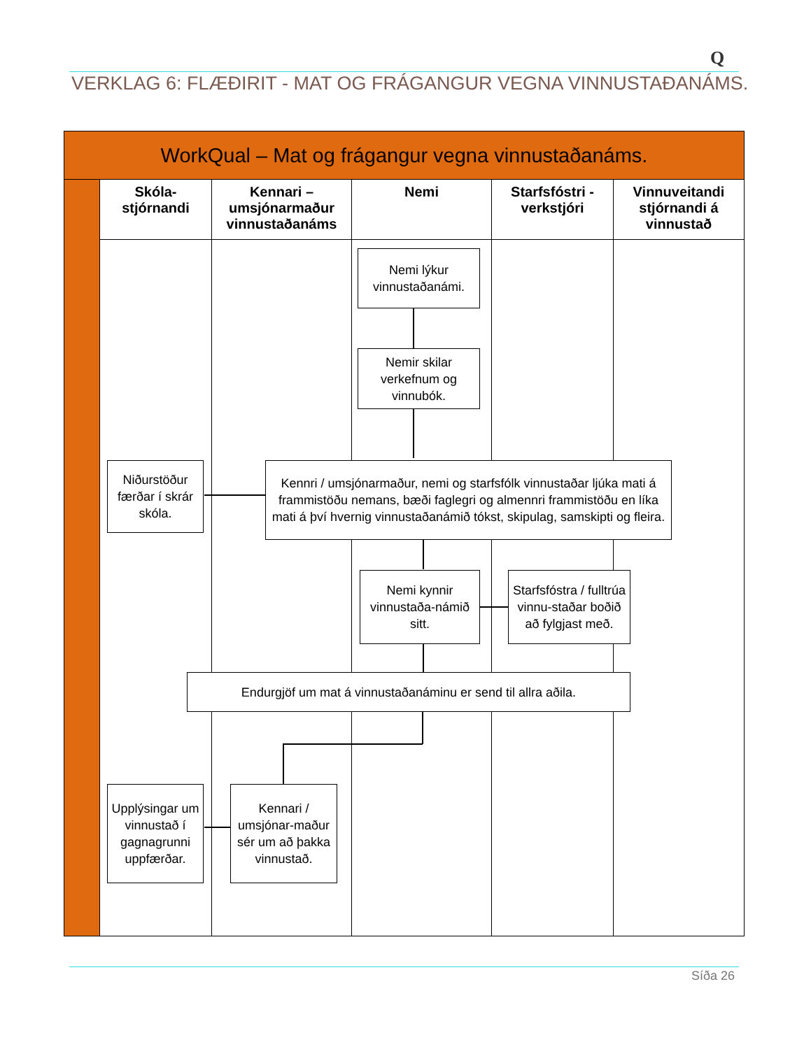Q
VERKLAG 6: FLÆÐIRIT - MAT OG FRÁGANGUR VEGNA VINNUSTAÐANÁMS.
WorkQual – Mat og frágangur vegna vinnustaðanáms.
Skóla-
stjórnandi
Kennari –
umsjónarmaður
vinnustaðanáms
Nemi
Starfsfóstri -
verkstjóri
Vinnuveitandi
stjórnandi á
vinnustað
Nemi lýkur vinnustaðanámi.
Nemir skilar verkefnum og vinnubók.
Niðurstöður færðar í skrár skóla.
Kennri / umsjónarmaður, nemi og starfsfólk vinnustaðar ljúka mati á frammistöðu nemans, bæði faglegri og almennri frammistöðu en líka mati á því hvernig vinnustaðanámið tókst, skipulag, samskipti og fleira.
Nemi kynnir vinnustaða-námið sitt.
Starfsfóstra / fulltrúa vinnu-staðar boðið að fylgjast með.
Endurgjöf um mat á vinnustaðanáminu er send til allra aðila.
Upplýsingar um vinnustað í gagnagrunni uppfærðar.
Kennari / umsjónar-maður sér um að þakka vinnustað.
Síða 26